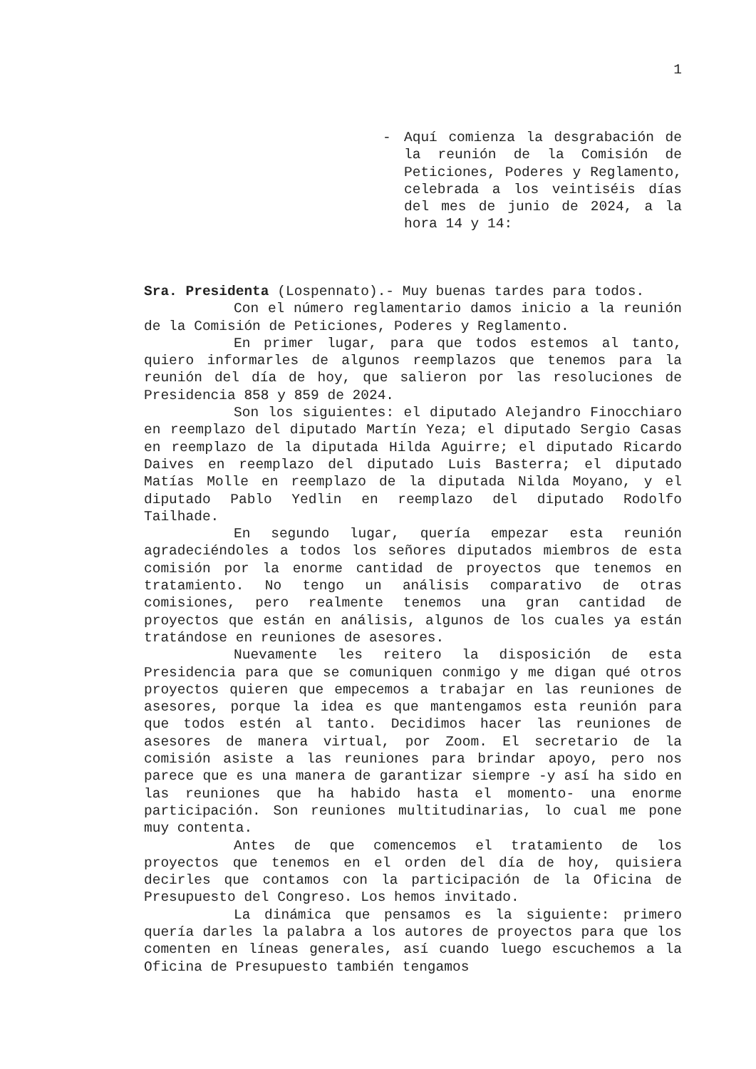1
-
Aquí comienza la desgrabación de la reunión de la Comisión de Peticiones, Poderes y Reglamento, celebrada a los veintiséis días del mes de junio de 2024, a la hora 14 y 14:
Sra. Presidenta (Lospennato).- Muy buenas tardes para todos.
Con el número reglamentario damos inicio a la reunión de la Comisión de Peticiones, Poderes y Reglamento.
En primer lugar, para que todos estemos al tanto, quiero informarles de algunos reemplazos que tenemos para la reunión del día de hoy, que salieron por las resoluciones de Presidencia 858 y 859 de 2024.
Son los siguientes: el diputado Alejandro Finocchiaro en reemplazo del diputado Martín Yeza; el diputado Sergio Casas en reemplazo de la diputada Hilda Aguirre; el diputado Ricardo Daives en reemplazo del diputado Luis Basterra; el diputado Matías Molle en reemplazo de la diputada Nilda Moyano, y el diputado Pablo Yedlin en reemplazo del diputado Rodolfo Tailhade.
En segundo lugar, quería empezar esta reunión agradeciéndoles a todos los señores diputados miembros de esta comisión por la enorme cantidad de proyectos que tenemos en tratamiento. No tengo un análisis comparativo de otras comisiones, pero realmente tenemos una gran cantidad de proyectos que están en análisis, algunos de los cuales ya están tratándose en reuniones de asesores.
Nuevamente les reitero la disposición de esta Presidencia para que se comuniquen conmigo y me digan qué otros proyectos quieren que empecemos a trabajar en las reuniones de asesores, porque la idea es que mantengamos esta reunión para que todos estén al tanto. Decidimos hacer las reuniones de asesores de manera virtual, por Zoom. El secretario de la comisión asiste a las reuniones para brindar apoyo, pero nos parece que es una manera de garantizar siempre -y así ha sido en las reuniones que ha habido hasta el momento- una enorme participación. Son reuniones multitudinarias, lo cual me pone muy contenta.
Antes de que comencemos el tratamiento de los proyectos que tenemos en el orden del día de hoy, quisiera decirles que contamos con la participación de la Oficina de Presupuesto del Congreso. Los hemos invitado.
La dinámica que pensamos es la siguiente: primero quería darles la palabra a los autores de proyectos para que los comenten en líneas generales, así cuando luego escuchemos a la Oficina de Presupuesto también tengamos